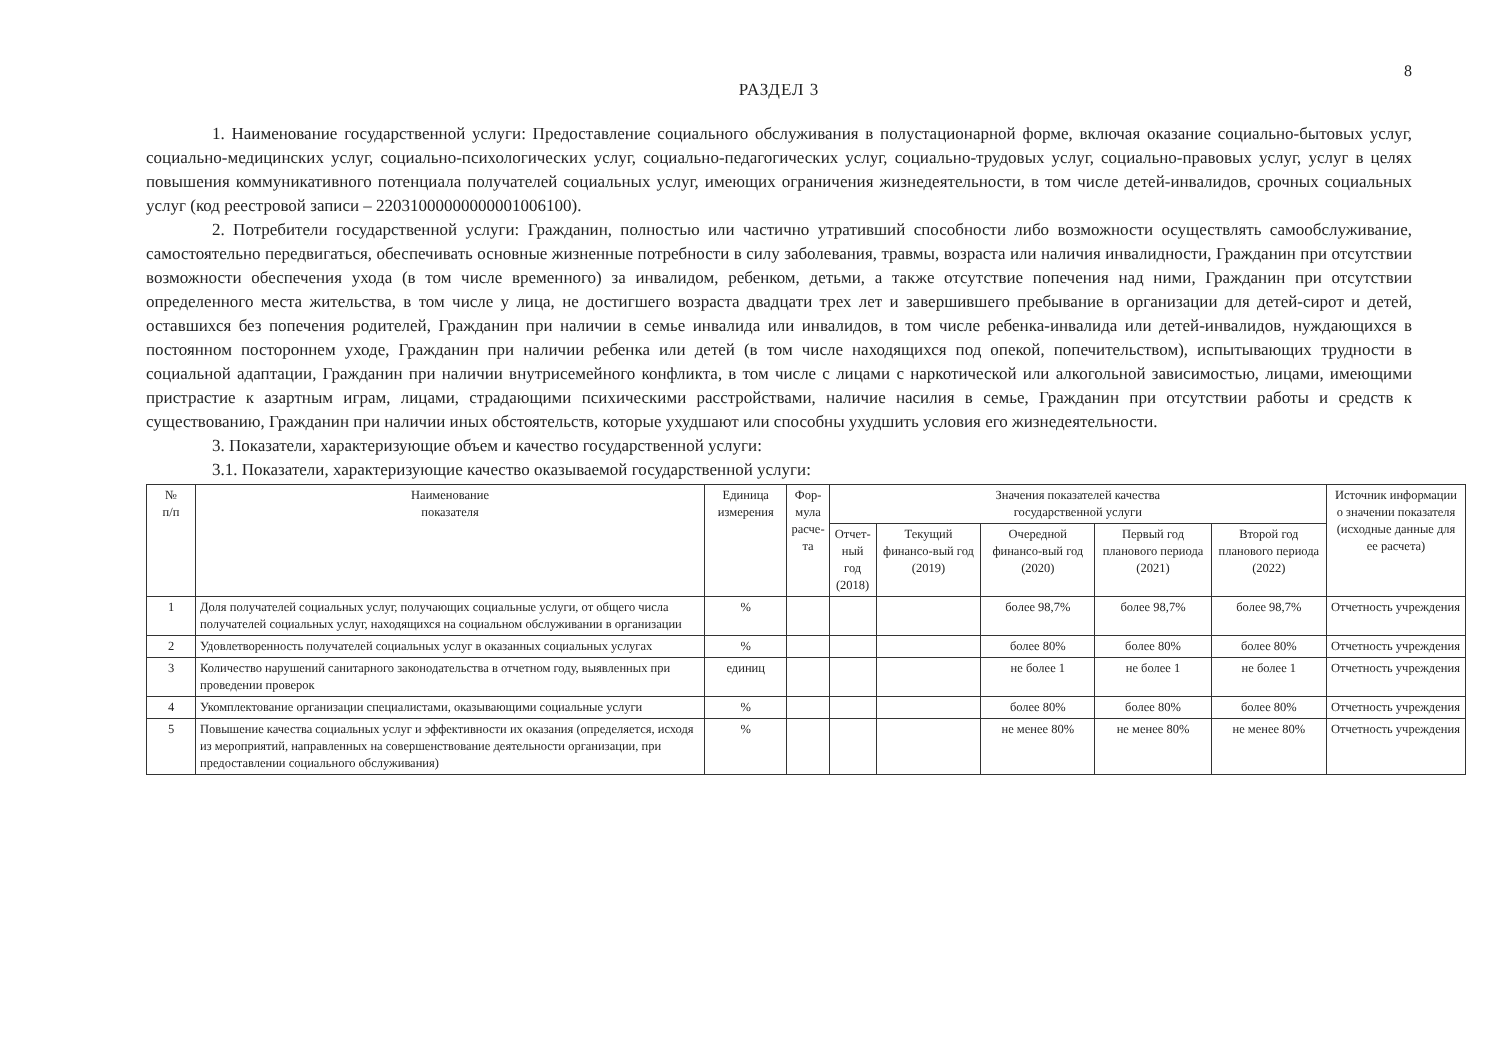8
РАЗДЕЛ 3
1. Наименование государственной услуги: Предоставление социального обслуживания в полустационарной форме, включая оказание социально-бытовых услуг, социально-медицинских услуг, социально-психологических услуг, социально-педагогических услуг, социально-трудовых услуг, социально-правовых услуг, услуг в целях повышения коммуникативного потенциала получателей социальных услуг, имеющих ограничения жизнедеятельности, в том числе детей-инвалидов, срочных социальных услуг (код реестровой записи – 22031000000000001006100).
2. Потребители государственной услуги: Гражданин, полностью или частично утративший способности либо возможности осуществлять самообслуживание, самостоятельно передвигаться, обеспечивать основные жизненные потребности в силу заболевания, травмы, возраста или наличия инвалидности, Гражданин при отсутствии возможности обеспечения ухода (в том числе временного) за инвалидом, ребенком, детьми, а также отсутствие попечения над ними, Гражданин при отсутствии определенного места жительства, в том числе у лица, не достигшего возраста двадцати трех лет и завершившего пребывание в организации для детей-сирот и детей, оставшихся без попечения родителей, Гражданин при наличии в семье инвалида или инвалидов, в том числе ребенка-инвалида или детей-инвалидов, нуждающихся в постоянном постороннем уходе, Гражданин при наличии ребенка или детей (в том числе находящихся под опекой, попечительством), испытывающих трудности в социальной адаптации, Гражданин при наличии внутрисемейного конфликта, в том числе с лицами с наркотической или алкогольной зависимостью, лицами, имеющими пристрастие к азартным играм, лицами, страдающими психическими расстройствами, наличие насилия в семье, Гражданин при отсутствии работы и средств к существованию, Гражданин при наличии иных обстоятельств, которые ухудшают или способны ухудшить условия его жизнедеятельности.
3. Показатели, характеризующие объем и качество государственной услуги:
3.1. Показатели, характеризующие качество оказываемой государственной услуги:
| № п/п | Наименование показателя | Единица измерения | Фор- мула расче- та | Значения показателей качества государственной услуги | | | | | Источник информации о значении показателя (исходные данные для ее расчета) |
| --- | --- | --- | --- | --- | --- | --- | --- | --- | --- |
| | | | | Отчет- ный год (2018) | Текущий финансо-вый год (2019) | Очередной финансо-вый год (2020) | Первый год планового периода (2021) | Второй год планового периода (2022) | |
| 1 | Доля получателей социальных услуг, получающих социальные услуги, от общего числа получателей социальных услуг, находящихся на социальном обслуживании в организации | % | | | | более 98,7% | более 98,7% | более 98,7% | Отчетность учреждения |
| 2 | Удовлетворенность получателей социальных услуг в оказанных социальных услугах | % | | | | более 80% | более 80% | более 80% | Отчетность учреждения |
| 3 | Количество нарушений санитарного законодательства в отчетном году, выявленных при проведении проверок | единиц | | | | не более 1 | не более 1 | не более 1 | Отчетность учреждения |
| 4 | Укомплектование организации специалистами, оказывающими социальные услуги | % | | | | более 80% | более 80% | более 80% | Отчетность учреждения |
| 5 | Повышение качества социальных услуг и эффективности их оказания (определяется, исходя из мероприятий, направленных на совершенствование деятельности организации, при предоставлении социального обслуживания) | % | | | | не менее 80% | не менее 80% | не менее 80% | Отчетность учреждения |